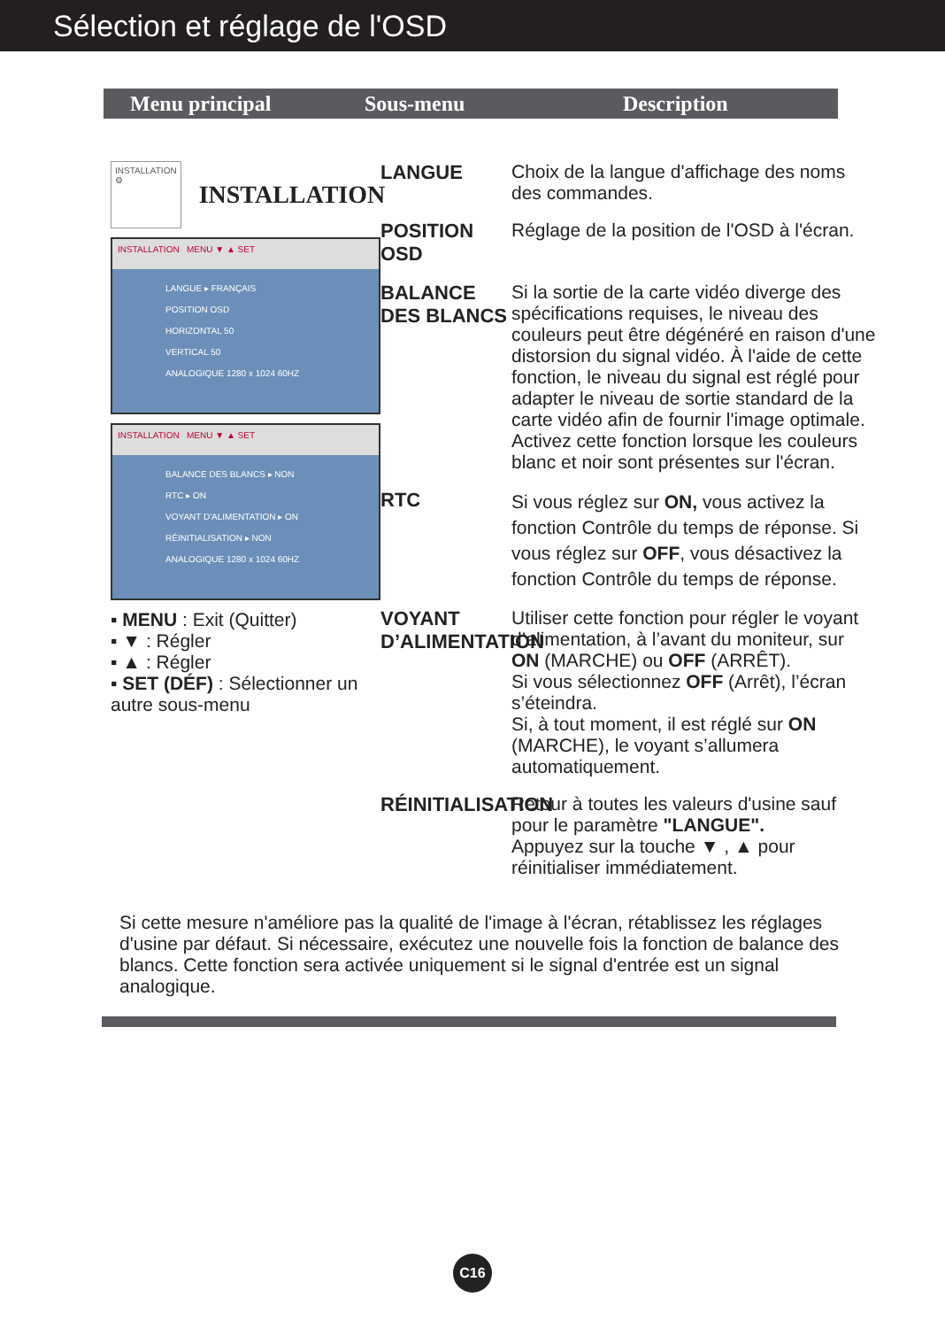Sélection et réglage de l'OSD
Menu principal Sous-menu Description
INSTALLATION
⚙
INSTALLATION
INSTALLATION MENU ▼ ▲ SET
LANGUE ▸ FRANÇAIS
POSITION OSD
HORIZONTAL 50
VERTICAL 50
ANALOGIQUE 1280 x 1024 60HZ
INSTALLATION MENU ▼ ▲ SET
BALANCE DES BLANCS ▸ NON
RTC ▸ ON
VOYANT D'ALIMENTATION ▸ ON
RÉINITIALISATION ▸ NON
ANALOGIQUE 1280 x 1024 60HZ
▪ MENU : Exit (Quitter)
▪ ▼ : Régler
▪ ▲ : Régler
▪ SET (DÉF) : Sélectionner un autre sous-menu
LANGUE
Choix de la langue d'affichage des noms des commandes.
POSITION OSD
Réglage de la position de l'OSD à l'écran.
BALANCE DES BLANCS
Si la sortie de la carte vidéo diverge des spécifications requises, le niveau des couleurs peut être dégénéré en raison d'une distorsion du signal vidéo. À l'aide de cette fonction, le niveau du signal est réglé pour adapter le niveau de sortie standard de la carte vidéo afin de fournir l'image optimale.
Activez cette fonction lorsque les couleurs blanc et noir sont présentes sur l'écran.
RTC
Si vous réglez sur ON, vous activez la fonction Contrôle du temps de réponse. Si vous réglez sur OFF, vous désactivez la fonction Contrôle du temps de réponse.
VOYANT D’ALIMENTATION
Utiliser cette fonction pour régler le voyant d’alimentation, à l’avant du moniteur, sur ON (MARCHE) ou OFF (ARRÊT).
Si vous sélectionnez OFF (Arrêt), l’écran s’éteindra.
Si, à tout moment, il est réglé sur ON (MARCHE), le voyant s’allumera automatiquement.
RÉINITIALISATION
Retour à toutes les valeurs d'usine sauf pour le paramètre "LANGUE".
Appuyez sur la touche ▼ , ▲ pour réinitialiser immédiatement.
Si cette mesure n'améliore pas la qualité de l'image à l'écran, rétablissez les réglages d'usine par défaut. Si nécessaire, exécutez une nouvelle fois la fonction de balance des blancs. Cette fonction sera activée uniquement si le signal d'entrée est un signal analogique.
C16